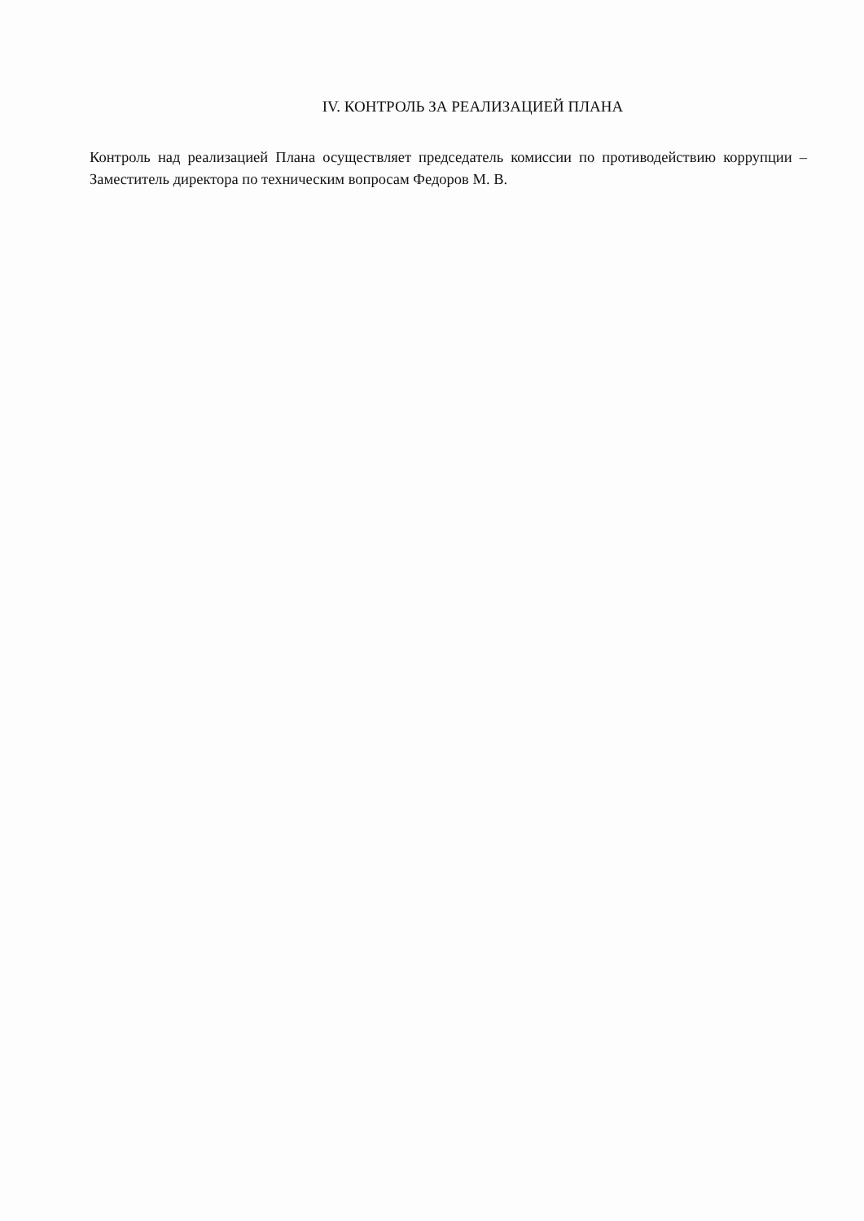IV. КОНТРОЛЬ ЗА РЕАЛИЗАЦИЕЙ ПЛАНА
Контроль над реализацией Плана осуществляет председатель комиссии по противодействию коррупции – Заместитель директора по техническим вопросам Федоров М. В.